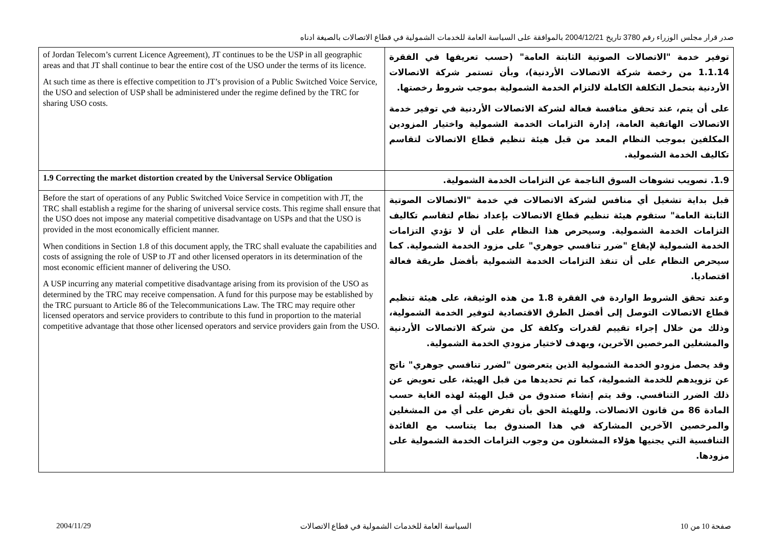صدر قرار مجلس الوزراء رقم 3780 تاريخ 2004/12/21 بالموافقة على السياسة العامة للخدمات الشمولية في قطاع الاتصالات بالصيغة ادناه
| of Jordan Telecom’s current Licence Agreement), JT continues to be the USP in all geographic areas and that JT shall continue to bear the entire cost of the USO under the terms of its licence. At such time as there is effective competition to JT’s provision of a Public Switched Voice Service, the USO and selection of USP shall be administered under the regime defined by the TRC for sharing USO costs. | توفير خدمة "الاتصالات الصوتية الثابتة العامة" (حسب تعريفها في الفقرة 1.1.14 من رخصة شركة الاتصالات الأردنية)، وبأن تستمر شركة الاتصالات الأردنية بتحمل التكلفة الكاملة لالتزام الخدمة الشمولية بموجب شروط رخصتها. على أن يتم، عند تحقق منافسة فعالة لشركة الاتصالات الأردنية في توفير خدمة الاتصالات الهاتفية العامة، إدارة التزامات الخدمة الشمولية واختيار المزودين المكلفين بموجب النظام المعد من قبل هيئة تنظيم قطاع الاتصالات لتقاسم تكاليف الخدمة الشمولية. |
| 1.9 Correcting the market distortion created by the Universal Service Obligation | 1.9. تصويب تشوهات السوق الناجمة عن التزامات الخدمة الشمولية. |
| Before the start of operations of any Public Switched Voice Service in competition with JT, the TRC shall establish a regime for the sharing of universal service costs. This regime shall ensure that the USO does not impose any material competitive disadvantage on USPs and that the USO is provided in the most economically efficient manner. When conditions in Section 1.8 of this document apply, the TRC shall evaluate the capabilities and costs of assigning the role of USP to JT and other licensed operators in its determination of the most economic efficient manner of delivering the USO. A USP incurring any material competitive disadvantage arising from its provision of the USO as determined by the TRC may receive compensation. A fund for this purpose may be established by the TRC pursuant to Article 86 of the Telecommunications Law. The TRC may require other licensed operators and service providers to contribute to this fund in proportion to the material competitive advantage that those other licensed operators and service providers gain from the USO. | قبل بداية تشغيل أي منافس لشركة الاتصالات في خدمة "الاتصالات الصوتية الثابتة العامة" ستقوم هيئة تنظيم قطاع الاتصالات بإعداد نظام لتقاسم تكاليف التزامات الخدمة الشمولية. وسيحرص هذا النظام على أن لا تؤدي التزامات الخدمة الشمولية لإيقاع "ضرر تنافسي جوهري" على مزود الخدمة الشمولية. كما سيحرص النظام على أن تنفذ التزامات الخدمة الشمولية بأفضل طريقة فعالة اقتصاديا. وعند تحقق الشروط الواردة في الفقرة 1.8 من هذه الوثيقة، على هيئة تنظيم قطاع الاتصالات التوصل إلى أفضل الطرق الاقتصادية لتوفير الخدمة الشمولية، وذلك من خلال إجراء تقييم لقدرات وكلفة كل من شركة الاتصالات الأردنية والمشغلين المرخصين الآخرين، وبهدف لاختيار مزودي الخدمة الشمولية. وقد يحصل مزودو الخدمة الشمولية الذين يتعرضون "لضرر تنافسي جوهري" ناتج عن تزويدهم للخدمة الشمولية، كما تم تحديدها من قبل الهيئة، على تعويض عن ذلك الضرر التنافسي. وقد يتم إنشاء صندوق من قبل الهيئة لهذه الغاية حسب المادة 86 من قانون الاتصالات. وللهيئة الحق بأن تفرض على أي من المشغلين والمرخصين الآخرين المشاركة في هذا الصندوق بما يتناسب مع الفائدة التنافسية التي يجنيها هؤلاء المشغلون من وجوب التزامات الخدمة الشمولية على مزودها. |
2004/11/29 السياسة العامة للخدمات الشمولية في قطاع الاتصالات صفحة 10 من 10